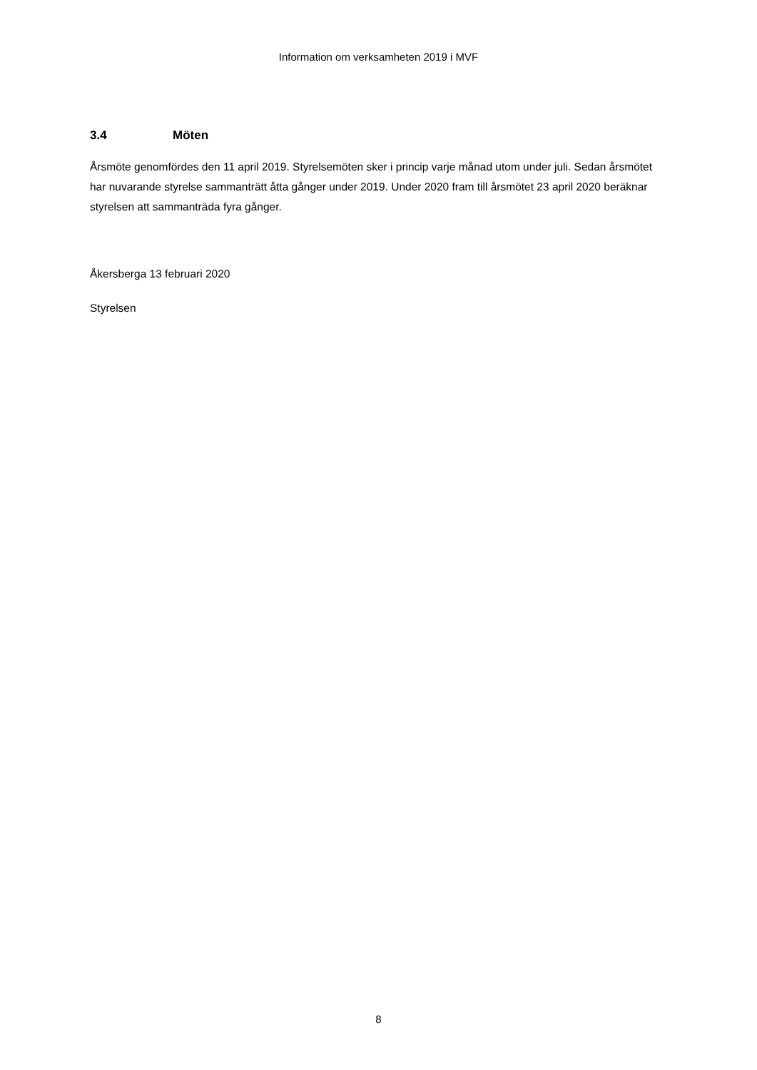Information om verksamheten 2019 i MVF
3.4 Möten
Årsmöte genomfördes den 11 april 2019. Styrelsemöten sker i princip varje månad utom under juli. Sedan årsmötet har nuvarande styrelse sammanträtt åtta gånger under 2019. Under 2020 fram till årsmötet 23 april 2020 beräknar styrelsen att sammanträda fyra gånger.
Åkersberga 13 februari 2020
Styrelsen
8